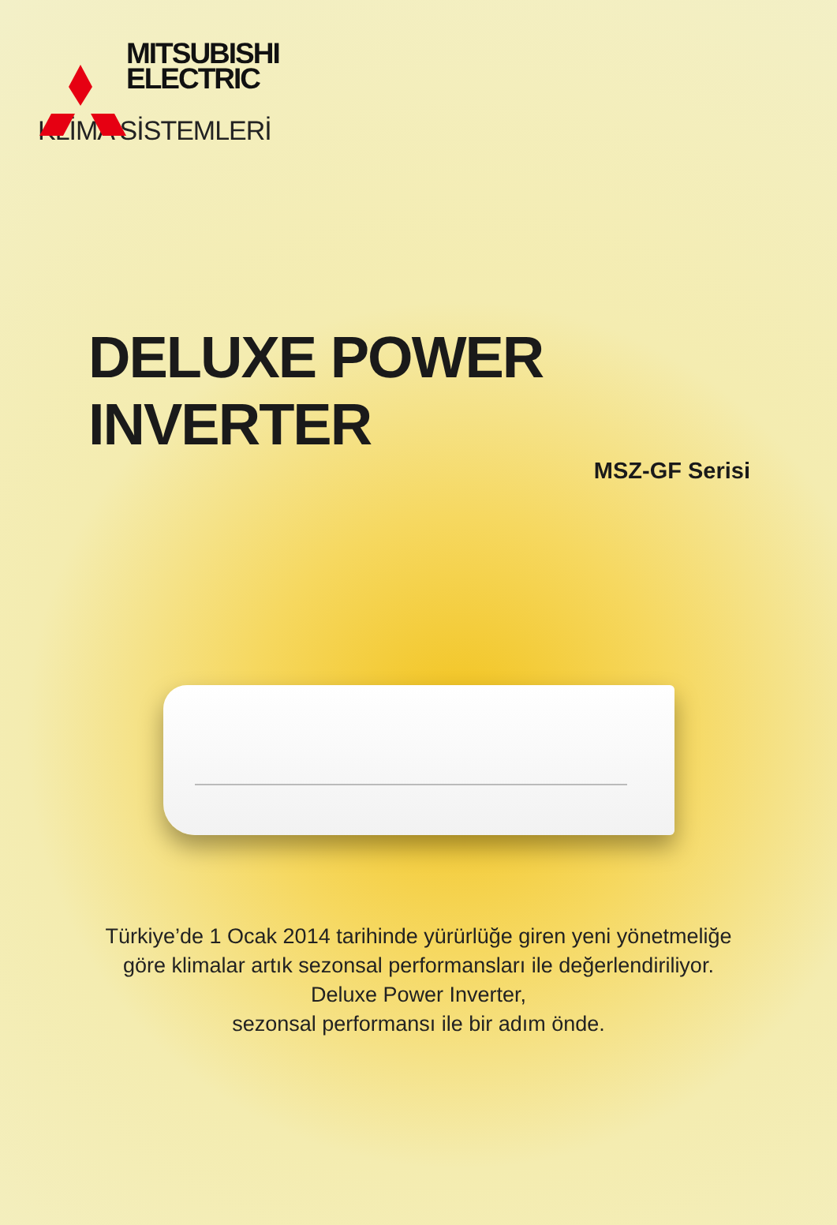MITSUBISHI
ELECTRIC
KLİMA SİSTEMLERİ
DELUXE POWER INVERTER
MSZ-GF Serisi
Türkiye’de 1 Ocak 2014 tarihinde yürürlüğe giren yeni yönetmeliğe
göre klimalar artık sezonsal performansları ile değerlendiriliyor.
Deluxe Power Inverter,
sezonsal performansı ile bir adım önde.